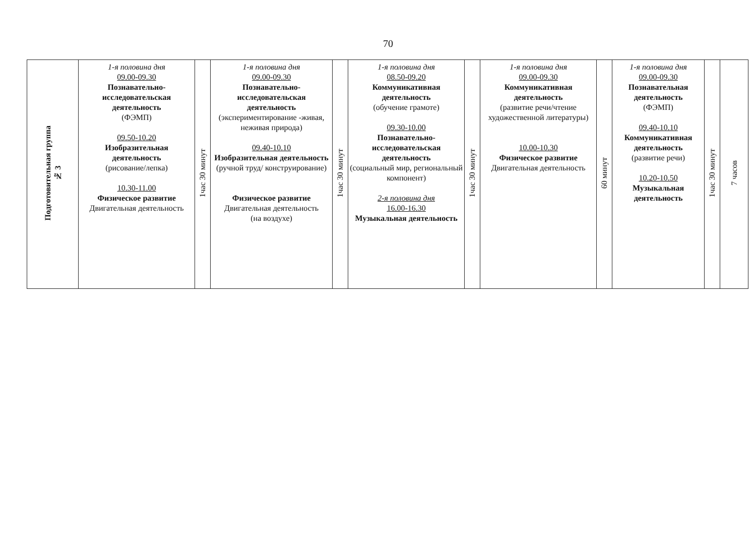70
| Подготовительная группа № 3 | 1-я половина дня 09.00-09.30 Познавательно-исследовательская деятельность (ФЭМП) 09.50-10.20 Изобразительная деятельность (рисование/лепка) 10.30-11.00 Физическое развитие Двигательная деятельность | 1час 30 минут | 1-я половина дня 09.00-09.30 Познавательно-исследовательская деятельность (экспериментирование -живая, неживая природа) 09.40-10.10 Изобразительная деятельность (ручной труд/ конструирование) Физическое развитие Двигательная деятельность (на воздухе) | 1час 30 минут | 1-я половина дня 08.50-09.20 Коммуникативная деятельность (обучение грамоте) 09.30-10.00 Познавательно-исследовательская деятельность (социальный мир, региональный компонент) 2-я половина дня 16.00-16.30 Музыкальная деятельность | 1час 30 минут | 1-я половина дня 09.00-09.30 Коммуникативная деятельность (развитие речи/чтение художественной литературы) 10.00-10.30 Физическое развитие Двигательная деятельность | 60 минут | 1-я половина дня 09.00-09.30 Познавательная деятельность (ФЭМП) 09.40-10.10 Коммуникативная деятельность (развитие речи) 10.20-10.50 Музыкальная деятельность | 1час 30 минут | 7 часов |